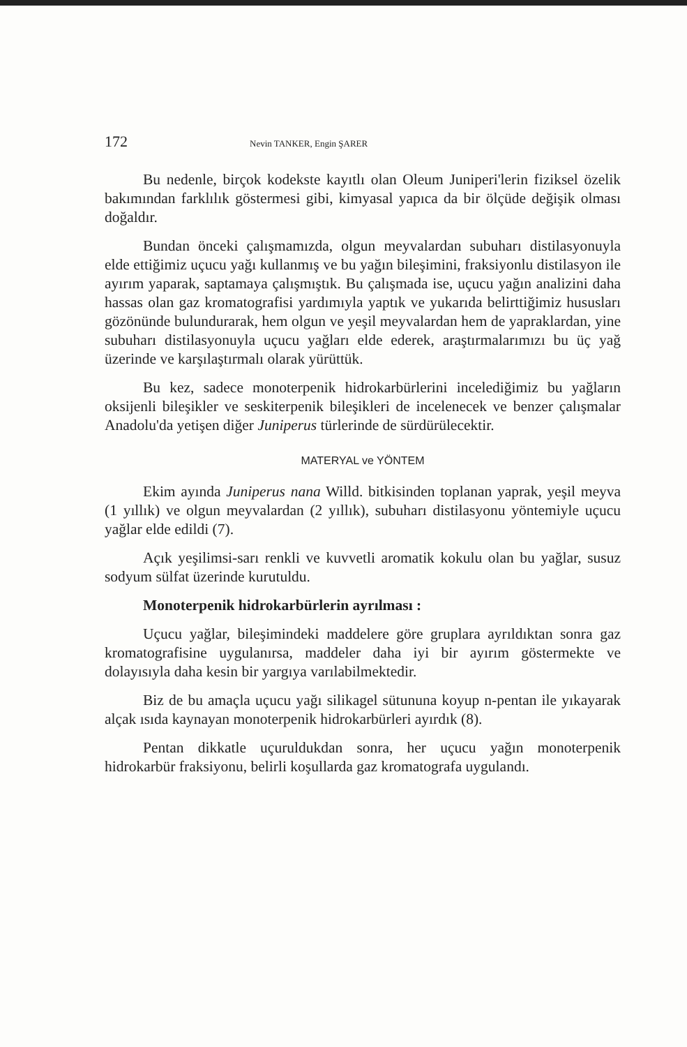172 Nevin TANKER, Engin ŞARER
Bu nedenle, birçok kodekste kayıtlı olan Oleum Juniperi'lerin fiziksel özelik bakımından farklılık göstermesi gibi, kimyasal yapıca da bir ölçüde değişik olması doğaldır.
Bundan önceki çalışmamızda, olgun meyvalardan subuharı distilasyonuyla elde ettiğimiz uçucu yağı kullanmış ve bu yağın bileşimini, fraksiyonlu distilasyon ile ayırım yaparak, saptamaya çalışmıştık. Bu çalışmada ise, uçucu yağın analizini daha hassas olan gaz kromatografisi yardımıyla yaptık ve yukarıda belirttiğimiz hususları gözönünde bulundurarak, hem olgun ve yeşil meyvalardan hem de yapraklardan, yine subuharı distilasyonuyla uçucu yağları elde ederek, araştırmalarımızı bu üç yağ üzerinde ve karşılaştırmalı olarak yürüttük.
Bu kez, sadece monoterpenik hidrokarbürlerini incelediğimiz bu yağların oksijenli bileşikler ve seskiterpenik bileşikleri de incelenecek ve benzer çalışmalar Anadolu'da yetişen diğer Juniperus türlerinde de sürdürülecektir.
MATERYAL ve YÖNTEM
Ekim ayında Juniperus nana Willd. bitkisinden toplanan yaprak, yeşil meyva (1 yıllık) ve olgun meyvalardan (2 yıllık), subuharı distilasyonu yöntemiyle uçucu yağlar elde edildi (7).
Açık yeşilimsi-sarı renkli ve kuvvetli aromatik kokulu olan bu yağlar, susuz sodyum sülfat üzerinde kurutuldu.
Monoterpenik hidrokarbürlerin ayrılması :
Uçucu yağlar, bileşimindeki maddelere göre gruplara ayrıldıktan sonra gaz kromatografisine uygulanırsa, maddeler daha iyi bir ayırım göstermekte ve dolayısıyla daha kesin bir yargıya varılabilmektedir.
Biz de bu amaçla uçucu yağı silikagel sütununa koyup n-pentan ile yıkayarak alçak ısıda kaynayan monoterpenik hidrokarbürleri ayırdık (8).
Pentan dikkatle uçuruldukdan sonra, her uçucu yağın monoterpenik hidrokarbür fraksiyonu, belirli koşullarda gaz kromatografa uygulandı.